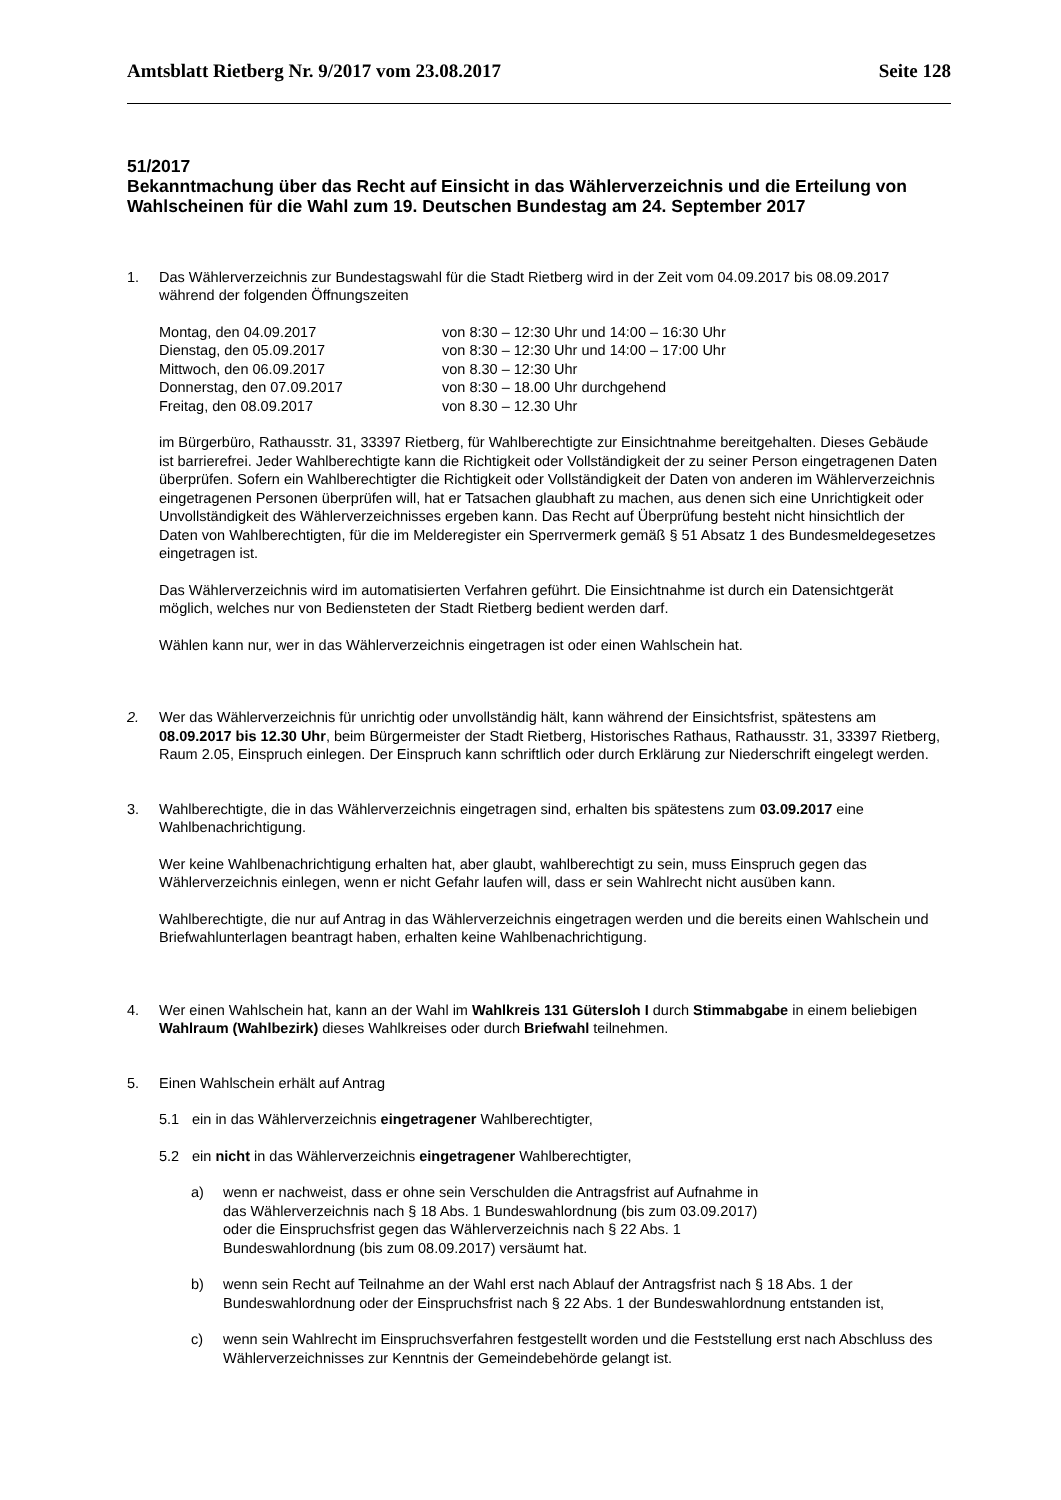Amtsblatt Rietberg Nr. 9/2017 vom 23.08.2017 Seite 128
51/2017
Bekanntmachung über das Recht auf Einsicht in das Wählerverzeichnis und die Erteilung von Wahlscheinen für die Wahl zum 19. Deutschen Bundestag am 24. September 2017
1. Das Wählerverzeichnis zur Bundestagswahl für die Stadt Rietberg wird in der Zeit vom 04.09.2017 bis 08.09.2017 während der folgenden Öffnungszeiten
| Montag, den 04.09.2017 | von 8:30 – 12:30 Uhr und 14:00 – 16:30 Uhr |
| Dienstag, den 05.09.2017 | von 8:30 – 12:30 Uhr und 14:00 – 17:00 Uhr |
| Mittwoch, den 06.09.2017 | von 8.30 – 12:30 Uhr |
| Donnerstag, den 07.09.2017 | von 8:30 – 18.00 Uhr durchgehend |
| Freitag, den 08.09.2017 | von 8.30 – 12.30 Uhr |
im Bürgerbüro, Rathausstr. 31, 33397 Rietberg, für Wahlberechtigte zur Einsichtnahme bereitgehalten. Dieses Gebäude ist barrierefrei. Jeder Wahlberechtigte kann die Richtigkeit oder Vollständigkeit der zu seiner Person eingetragenen Daten überprüfen. Sofern ein Wahlberechtigter die Richtigkeit oder Vollständigkeit der Daten von anderen im Wählerverzeichnis eingetragenen Personen überprüfen will, hat er Tatsachen glaubhaft zu machen, aus denen sich eine Unrichtigkeit oder Unvollständigkeit des Wählerverzeichnisses ergeben kann. Das Recht auf Überprüfung besteht nicht hinsichtlich der Daten von Wahlberechtigten, für die im Melderegister ein Sperrvermerk gemäß § 51 Absatz 1 des Bundesmeldegesetzes eingetragen ist.
Das Wählerverzeichnis wird im automatisierten Verfahren geführt. Die Einsichtnahme ist durch ein Datensichtgerät möglich, welches nur von Bediensteten der Stadt Rietberg bedient werden darf.
Wählen kann nur, wer in das Wählerverzeichnis eingetragen ist oder einen Wahlschein hat.
2. Wer das Wählerverzeichnis für unrichtig oder unvollständig hält, kann während der Einsichtsfrist, spätestens am 08.09.2017 bis 12.30 Uhr, beim Bürgermeister der Stadt Rietberg, Historisches Rathaus, Rathausstr. 31, 33397 Rietberg, Raum 2.05, Einspruch einlegen. Der Einspruch kann schriftlich oder durch Erklärung zur Niederschrift eingelegt werden.
3. Wahlberechtigte, die in das Wählerverzeichnis eingetragen sind, erhalten bis spätestens zum 03.09.2017 eine Wahlbenachrichtigung.
Wer keine Wahlbenachrichtigung erhalten hat, aber glaubt, wahlberechtigt zu sein, muss Einspruch gegen das Wählerverzeichnis einlegen, wenn er nicht Gefahr laufen will, dass er sein Wahlrecht nicht ausüben kann.
Wahlberechtigte, die nur auf Antrag in das Wählerverzeichnis eingetragen werden und die bereits einen Wahlschein und Briefwahlunterlagen beantragt haben, erhalten keine Wahlbenachrichtigung.
4. Wer einen Wahlschein hat, kann an der Wahl im Wahlkreis 131 Gütersloh I durch Stimmabgabe in einem beliebigen Wahlraum (Wahlbezirk) dieses Wahlkreises oder durch Briefwahl teilnehmen.
5. Einen Wahlschein erhält auf Antrag
5.1 ein in das Wählerverzeichnis eingetragener Wahlberechtigter,
5.2 ein nicht in das Wählerverzeichnis eingetragener Wahlberechtigter,
a) wenn er nachweist, dass er ohne sein Verschulden die Antragsfrist auf Aufnahme in das Wählerverzeichnis nach § 18 Abs. 1 Bundeswahlordnung (bis zum 03.09.2017) oder die Einspruchsfrist gegen das Wählerverzeichnis nach § 22 Abs. 1 Bundeswahlordnung (bis zum 08.09.2017) versäumt hat.
b) wenn sein Recht auf Teilnahme an der Wahl erst nach Ablauf der Antragsfrist nach § 18 Abs. 1 der Bundeswahlordnung oder der Einspruchsfrist nach § 22 Abs. 1 der Bundeswahlordnung entstanden ist,
c) wenn sein Wahlrecht im Einspruchsverfahren festgestellt worden und die Feststellung erst nach Abschluss des Wählerverzeichnisses zur Kenntnis der Gemeindebehörde gelangt ist.